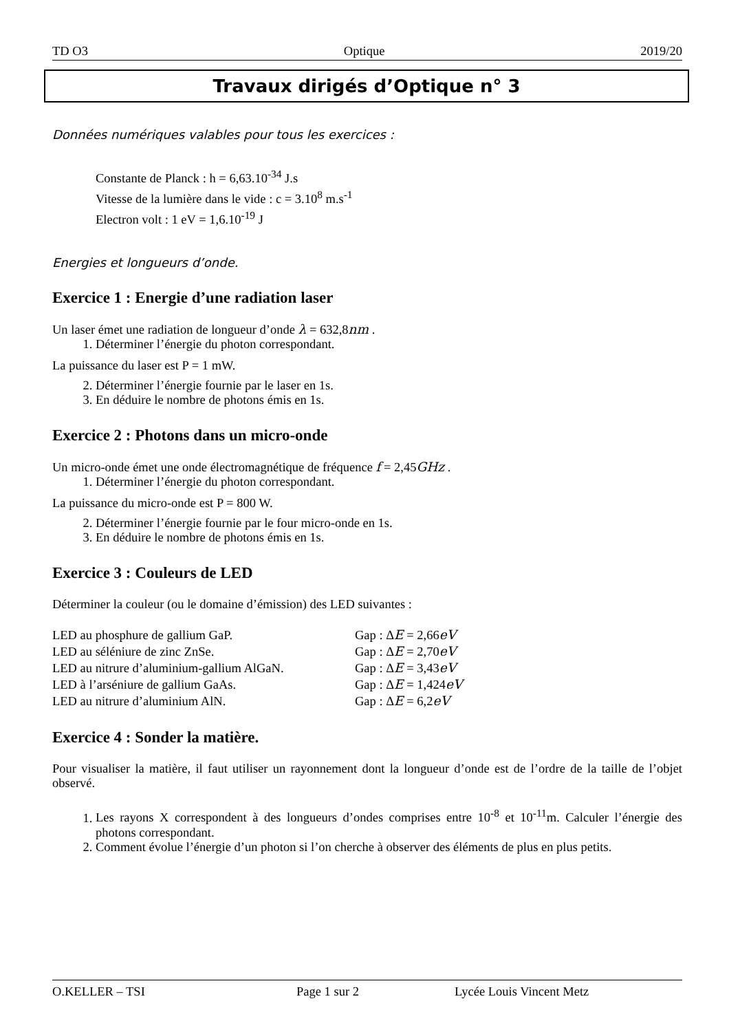TD O3 Optique 2019/20
Travaux dirigés d’Optique n° 3
Données numériques valables pour tous les exercices :
Constante de Planck : h = 6,63.10<sup>-34</sup> J.s
Vitesse de la lumière dans le vide : c = 3.10<sup>8</sup> m.s<sup>-1</sup>
Electron volt : 1 eV = 1,6.10<sup>-19</sup> J
Energies et longueurs d’onde.
Exercice 1 : Energie d’une radiation laser
Un laser émet une radiation de longueur d’onde λ = 632,8nm .
1. Déterminer l’énergie du photon correspondant.
La puissance du laser est P = 1 mW.
2. Déterminer l’énergie fournie par le laser en 1s.
3. En déduire le nombre de photons émis en 1s.
Exercice 2 : Photons dans un micro-onde
Un micro-onde émet une onde électromagnétique de fréquence f = 2,45GHz .
1. Déterminer l’énergie du photon correspondant.
La puissance du micro-onde est P = 800 W.
2. Déterminer l’énergie fournie par le four micro-onde en 1s.
3. En déduire le nombre de photons émis en 1s.
Exercice 3 : Couleurs de LED
Déterminer la couleur (ou le domaine d’émission) des LED suivantes :
| LED au phosphure de gallium GaP. | Gap : Δ E = 2,66 eV |
| LED au séléniure de zinc ZnSe. | Gap : Δ E = 2,70 eV |
| LED au nitrure d’aluminium-gallium AlGaN. | Gap : Δ E = 3,43 eV |
| LED à l’arséniure de gallium GaAs. | Gap : Δ E = 1,424 eV |
| LED au nitrure d’aluminium AlN. | Gap : Δ E = 6,2 eV |
Exercice 4 : Sonder la matière.
Pour visualiser la matière, il faut utiliser un rayonnement dont la longueur d’onde est de l’ordre de la taille de l’objet observé.
1. Les rayons X correspondent à des longueurs d’ondes comprises entre 10<sup>-8</sup> et 10<sup>-11</sup>m. Calculer l’énergie des photons correspondant.
2. Comment évolue l’énergie d’un photon si l’on cherche à observer des éléments de plus en plus petits.
O.KELLER – TSI Page 1 sur 2 Lycée Louis Vincent Metz